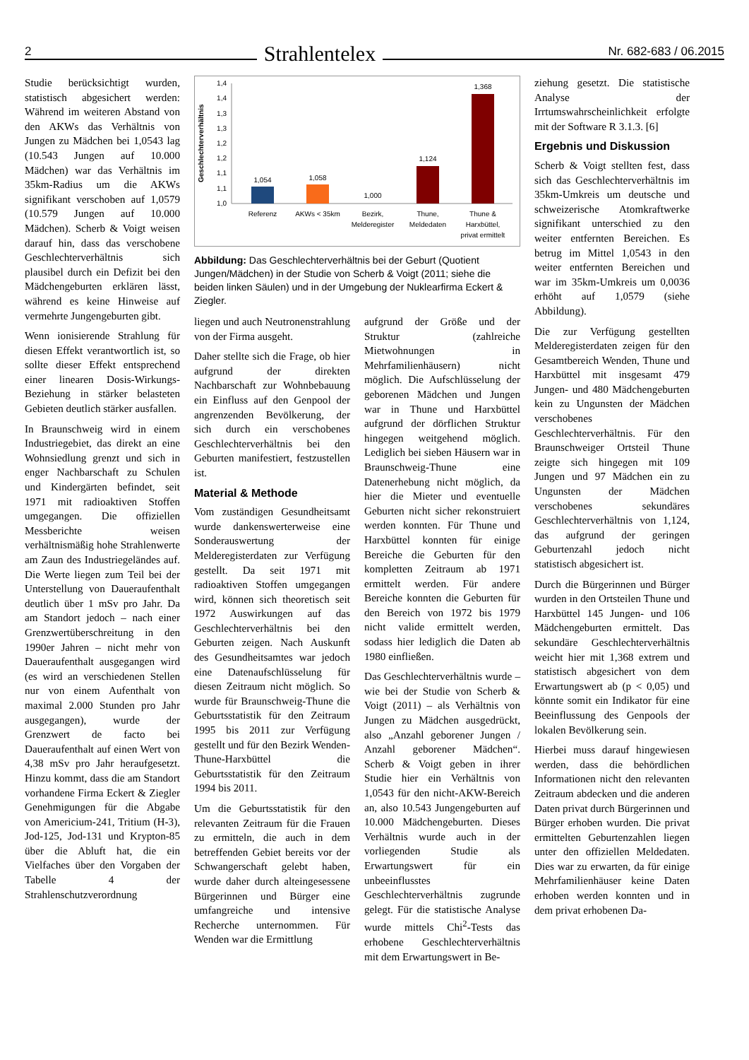2 Strahlentelex Nr. 682-683 / 06.2015
Studie berücksichtigt wurden, statistisch abgesichert werden: Während im weiteren Abstand von den AKWs das Verhältnis von Jungen zu Mädchen bei 1,0543 lag (10.543 Jungen auf 10.000 Mädchen) war das Verhältnis im 35km-Radius um die AKWs signifikant verschoben auf 1,0579 (10.579 Jungen auf 10.000 Mädchen). Scherb & Voigt weisen darauf hin, dass das verschobene Geschlechterverhältnis sich plausibel durch ein Defizit bei den Mädchengeburten erklären lässt, während es keine Hinweise auf vermehrte Jungengeburten gibt.
Wenn ionisierende Strahlung für diesen Effekt verantwortlich ist, so sollte dieser Effekt entsprechend einer linearen Dosis-Wirkungs-Beziehung in stärker belasteten Gebieten deutlich stärker ausfallen.
In Braunschweig wird in einem Industriegebiet, das direkt an eine Wohnsiedlung grenzt und sich in enger Nachbarschaft zu Schulen und Kindergärten befindet, seit 1971 mit radioaktiven Stoffen umgegangen. Die offiziellen Messberichte weisen verhältnismäßig hohe Strahlenwerte am Zaun des Industriegeländes auf. Die Werte liegen zum Teil bei der Unterstellung von Daueraufenthalt deutlich über 1 mSv pro Jahr. Da am Standort jedoch – nach einer Grenzwertüberschreitung in den 1990er Jahren – nicht mehr von Daueraufenthalt ausgegangen wird (es wird an verschiedenen Stellen nur von einem Aufenthalt von maximal 2.000 Stunden pro Jahr ausgegangen), wurde der Grenzwert de facto bei Daueraufenthalt auf einen Wert von 4,38 mSv pro Jahr heraufgesetzt. Hinzu kommt, dass die am Standort vorhandene Firma Eckert & Ziegler Genehmigungen für die Abgabe von Americium-241, Tritium (H-3), Jod-125, Jod-131 und Krypton-85 über die Abluft hat, die ein Vielfaches über den Vorgaben der Tabelle 4 der Strahlenschutzverordnung
Geschlechterverhältnis
1,4
1,4
1,3
1,3
1,2
1,2
1,1
1,1
1,0
1,054
1,058
1,000
1,124
1,368
Referenz
AKWs < 35km
Bezirk,
Melderegister
Thune,
Meldedaten
Thune &
Harxbüttel,
privat ermittelt
Abbildung: Das Geschlechterverhältnis bei der Geburt (Quotient Jungen/Mädchen) in der Studie von Scherb & Voigt (2011; siehe die beiden linken Säulen) und in der Umgebung der Nuklearfirma Eckert & Ziegler.
liegen und auch Neutronenstrahlung von der Firma ausgeht.
Daher stellte sich die Frage, ob hier aufgrund der direkten Nachbarschaft zur Wohnbebauung ein Einfluss auf den Genpool der angrenzenden Bevölkerung, der sich durch ein verschobenes Geschlechterverhältnis bei den Geburten manifestiert, festzustellen ist.
Material & Methode
Vom zuständigen Gesundheitsamt wurde dankenswerterweise eine Sonderauswertung der Melderegisterdaten zur Verfügung gestellt. Da seit 1971 mit radioaktiven Stoffen umgegangen wird, können sich theoretisch seit 1972 Auswirkungen auf das Geschlechterverhältnis bei den Geburten zeigen. Nach Auskunft des Gesundheitsamtes war jedoch eine Datenaufschlüsselung für diesen Zeitraum nicht möglich. So wurde für Braunschweig-Thune die Geburtsstatistik für den Zeitraum 1995 bis 2011 zur Verfügung gestellt und für den Bezirk Wenden-Thune-Harxbüttel die Geburtsstatistik für den Zeitraum 1994 bis 2011.
Um die Geburtsstatistik für den relevanten Zeitraum für die Frauen zu ermitteln, die auch in dem betreffenden Gebiet bereits vor der Schwangerschaft gelebt haben, wurde daher durch alteingesessene Bürgerinnen und Bürger eine umfangreiche und intensive Recherche unternommen. Für Wenden war die Ermittlung
aufgrund der Größe und der Struktur (zahlreiche Mietwohnungen in Mehrfamilienhäusern) nicht möglich. Die Aufschlüsselung der geborenen Mädchen und Jungen war in Thune und Harxbüttel aufgrund der dörflichen Struktur hingegen weitgehend möglich. Lediglich bei sieben Häusern war in Braunschweig-Thune eine Datenerhebung nicht möglich, da hier die Mieter und eventuelle Geburten nicht sicher rekonstruiert werden konnten. Für Thune und Harxbüttel konnten für einige Bereiche die Geburten für den kompletten Zeitraum ab 1971 ermittelt werden. Für andere Bereiche konnten die Geburten für den Bereich von 1972 bis 1979 nicht valide ermittelt werden, sodass hier lediglich die Daten ab 1980 einfließen.
Das Geschlechterverhältnis wurde – wie bei der Studie von Scherb & Voigt (2011) – als Verhältnis von Jungen zu Mädchen ausgedrückt, also „Anzahl geborener Jungen / Anzahl geborener Mädchen“. Scherb & Voigt geben in ihrer Studie hier ein Verhältnis von 1,0543 für den nicht-AKW-Bereich an, also 10.543 Jungengeburten auf 10.000 Mädchengeburten. Dieses Verhältnis wurde auch in der vorliegenden Studie als Erwartungswert für ein unbeeinflusstes Geschlechterverhältnis zugrunde gelegt. Für die statistische Analyse wurde mittels Chi<sup>2</sup>-Tests das erhobene Geschlechterverhältnis mit dem Erwartungswert in Be-
ziehung gesetzt. Die statistische Analyse der Irrtumswahrscheinlichkeit erfolgte mit der Software R 3.1.3. [6]
Ergebnis und Diskussion
Scherb & Voigt stellten fest, dass sich das Geschlechterverhältnis im 35km-Umkreis um deutsche und schweizerische Atomkraftwerke signifikant unterschied zu den weiter entfernten Bereichen. Es betrug im Mittel 1,0543 in den weiter entfernten Bereichen und war im 35km-Umkreis um 0,0036 erhöht auf 1,0579 (siehe Abbildung).
Die zur Verfügung gestellten Melderegisterdaten zeigen für den Gesamtbereich Wenden, Thune und Harxbüttel mit insgesamt 479 Jungen- und 480 Mädchengeburten kein zu Ungunsten der Mädchen verschobenes Geschlechterverhältnis. Für den Braunschweiger Ortsteil Thune zeigte sich hingegen mit 109 Jungen und 97 Mädchen ein zu Ungunsten der Mädchen verschobenes sekundäres Geschlechterverhältnis von 1,124, das aufgrund der geringen Geburtenzahl jedoch nicht statistisch abgesichert ist.
Durch die Bürgerinnen und Bürger wurden in den Ortsteilen Thune und Harxbüttel 145 Jungen- und 106 Mädchengeburten ermittelt. Das sekundäre Geschlechterverhältnis weicht hier mit 1,368 extrem und statistisch abgesichert von dem Erwartungswert ab (p < 0,05) und könnte somit ein Indikator für eine Beeinflussung des Genpools der lokalen Bevölkerung sein.
Hierbei muss darauf hingewiesen werden, dass die behördlichen Informationen nicht den relevanten Zeitraum abdecken und die anderen Daten privat durch Bürgerinnen und Bürger erhoben wurden. Die privat ermittelten Geburtenzahlen liegen unter den offiziellen Meldedaten. Dies war zu erwarten, da für einige Mehrfamilienhäuser keine Daten erhoben werden konnten und in dem privat erhobenen Da-